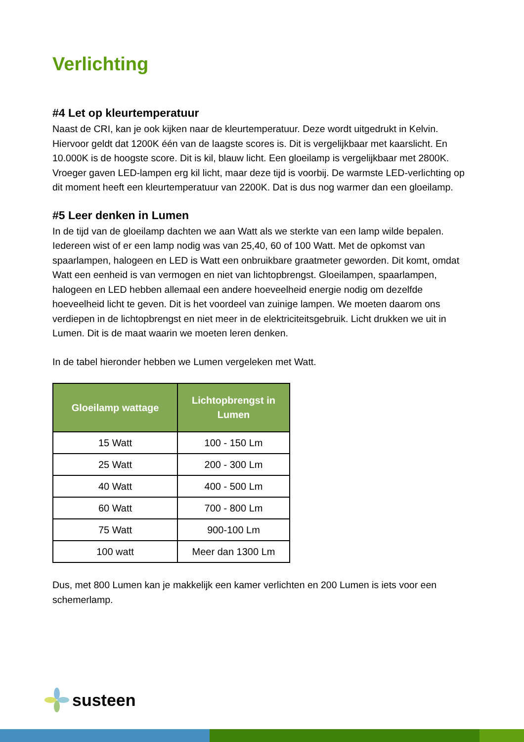Verlichting
#4 Let op kleurtemperatuur
Naast de CRI, kan je ook kijken naar de kleurtemperatuur. Deze wordt uitgedrukt in Kelvin. Hiervoor geldt dat 1200K één van de laagste scores is. Dit is vergelijkbaar met kaarslicht. En 10.000K is de hoogste score. Dit is kil, blauw licht. Een gloeilamp is vergelijkbaar met 2800K. Vroeger gaven LED-lampen erg kil licht, maar deze tijd is voorbij. De warmste LED-verlichting op dit moment heeft een kleurtemperatuur van 2200K. Dat is dus nog warmer dan een gloeilamp.
#5 Leer denken in Lumen
In de tijd van de gloeilamp dachten we aan Watt als we sterkte van een lamp wilde bepalen. Iedereen wist of er een lamp nodig was van 25,40, 60 of 100 Watt. Met de opkomst van spaarlampen, halogeen en LED is Watt een onbruikbare graatmeter geworden. Dit komt, omdat Watt een eenheid is van vermogen en niet van lichtopbrengst. Gloeilampen, spaarlampen, halogeen en LED hebben allemaal een andere hoeveelheid energie nodig om dezelfde hoeveelheid licht te geven. Dit is het voordeel van zuinige lampen. We moeten daarom ons verdiepen in de lichtopbrengst en niet meer in de elektriciteitsgebruik. Licht drukken we uit in Lumen. Dit is de maat waarin we moeten leren denken.
In de tabel hieronder hebben we Lumen vergeleken met Watt.
| Gloeilamp wattage | Lichtopbrengst in Lumen |
| --- | --- |
| 15 Watt | 100 - 150 Lm |
| 25 Watt | 200 - 300 Lm |
| 40 Watt | 400 - 500 Lm |
| 60 Watt | 700 - 800 Lm |
| 75 Watt | 900-100 Lm |
| 100 watt | Meer dan 1300 Lm |
Dus, met 800 Lumen kan je makkelijk een kamer verlichten en 200 Lumen is iets voor een schemerlamp.
susteen